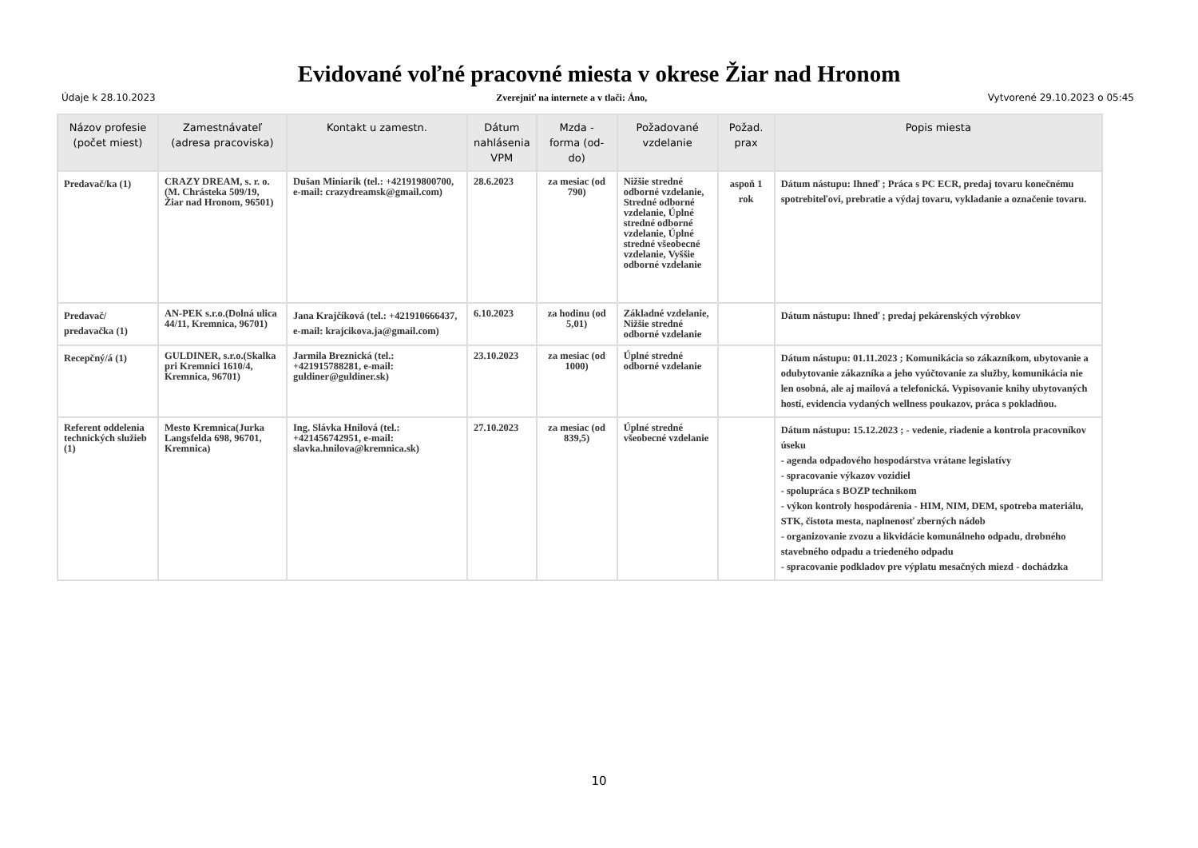Evidované voľné pracovné miesta v okrese Žiar nad Hronom
Údaje k 28.10.2023 Zverejniť na internete a v tlači: Áno, Vytvorené 29.10.2023 o 05:45
| Názov profesie (počet miest) | Zamestnávateľ (adresa pracoviska) | Kontakt u zamestn. | Dátum nahlásenia VPM | Mzda - forma (od-do) | Požadované vzdelanie | Požad. prax | Popis miesta |
| --- | --- | --- | --- | --- | --- | --- | --- |
| Predavač/ka (1) | CRAZY DREAM, s. r. o.(M. Chrásteka 509/19, Žiar nad Hronom, 96501) | Dušan Miniarik (tel.: +421919800700, e-mail: crazydreamsk@gmail.com) | 28.6.2023 | za mesiac (od 790) | Nižšie stredné odborné vzdelanie, Stredné odborné vzdelanie, Úplné stredné odborné vzdelanie, Úplné stredné všeobecné vzdelanie, Vyššie odborné vzdelanie | aspoň 1 rok | Dátum nástupu: Ihneď ; Práca s PC ECR, predaj tovaru konečnému spotrebiteľovi, prebratie a výdaj tovaru, vykladanie a označenie tovaru. |
| Predavač/ predavačka (1) | AN-PEK s.r.o.(Dolná ulica 44/11, Kremnica, 96701) | Jana Krajčíková (tel.: +421910666437, e-mail: krajcikova.ja@gmail.com) | 6.10.2023 | za hodinu (od 5,01) | Základné vzdelanie, Nižšie stredné odborné vzdelanie | | Dátum nástupu: Ihneď ; predaj pekárenských výrobkov |
| Recepčný/á (1) | GULDINER, s.r.o.(Skalka pri Kremnici 1610/4, Kremnica, 96701) | Jarmila Breznická (tel.: +421915788281, e-mail: guldiner@guldiner.sk) | 23.10.2023 | za mesiac (od 1000) | Úplné stredné odborné vzdelanie | | Dátum nástupu: 01.11.2023 ; Komunikácia so zákazníkom, ubytovanie a odubytovanie zákazníka a jeho vyúčtovanie za služby, komunikácia nie len osobná, ale aj mailová a telefonická. Vypisovanie knihy ubytovaných hostí, evidencia vydaných wellness poukazov, práca s pokladňou. |
| Referent oddelenia technických služieb (1) | Mesto Kremnica(Jurka Langsfelda 698, 96701, Kremnica) | Ing. Slávka Hnilová (tel.: +421456742951, e-mail: slavka.hnilova@kremnica.sk) | 27.10.2023 | za mesiac (od 839,5) | Úplné stredné všeobecné vzdelanie | | Dátum nástupu: 15.12.2023 ; - vedenie, riadenie a kontrola pracovníkov úseku - agenda odpadového hospodárstva vrátane legislatívy - spracovanie výkazov vozidiel - spolupráca s BOZP technikom - výkon kontroly hospodárenia - HIM, NIM, DEM, spotreba materiálu, STK, čistota mesta, naplnenosť zberných nádob - organizovanie zvozu a likvidácie komunálneho odpadu, drobného stavebného odpadu a triedeného odpadu - spracovanie podkladov pre výplatu mesačných miezd - dochádzka |
10